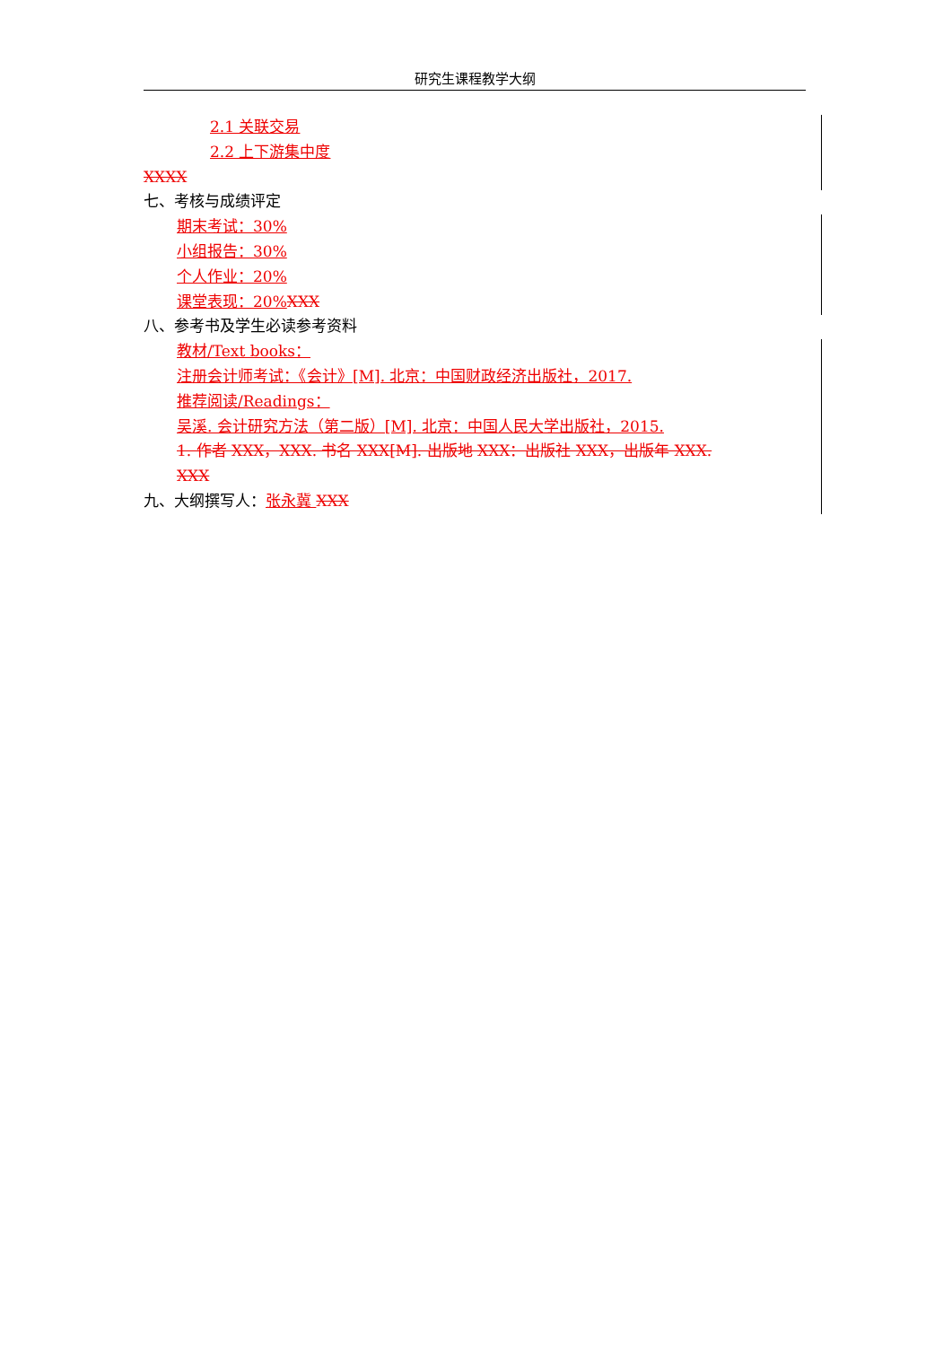研究生课程教学大纲
2.1 关联交易
2.2 上下游集中度
XXXX
七、考核与成绩评定
期末考试：30%
小组报告：30%
个人作业：20%
课堂表现：20% XXX
八、参考书及学生必读参考资料
教材/Text books：
注册会计师考试：《会计》[M]. 北京：中国财政经济出版社，2017.
推荐阅读/Readings：
吴溪. 会计研究方法（第二版）[M]. 北京：中国人民大学出版社，2015.
1. 作者 XXX，XXX. 书名 XXX[M]. 出版地 XXX：出版社 XXX，出版年 XXX.
XXX
九、大纲撰写人：张永冀 XXX